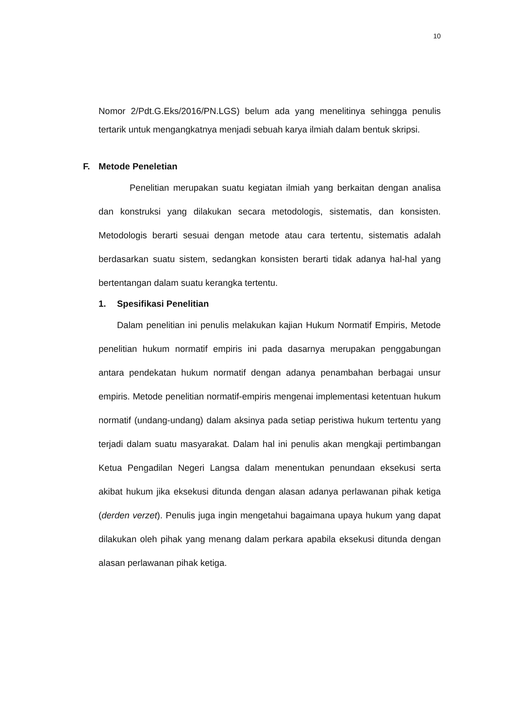10
Nomor 2/Pdt.G.Eks/2016/PN.LGS) belum ada yang menelitinya sehingga penulis tertarik untuk mengangkatnya menjadi sebuah karya ilmiah dalam bentuk skripsi.
F. Metode Peneletian
Penelitian merupakan suatu kegiatan ilmiah yang berkaitan dengan analisa dan konstruksi yang dilakukan secara metodologis, sistematis, dan konsisten. Metodologis berarti sesuai dengan metode atau cara tertentu, sistematis adalah berdasarkan suatu sistem, sedangkan konsisten berarti tidak adanya hal-hal yang bertentangan dalam suatu kerangka tertentu.
1. Spesifikasi Penelitian
Dalam penelitian ini penulis melakukan kajian Hukum Normatif Empiris, Metode penelitian hukum normatif empiris ini pada dasarnya merupakan penggabungan antara pendekatan hukum normatif dengan adanya penambahan berbagai unsur empiris. Metode penelitian normatif-empiris mengenai implementasi ketentuan hukum normatif (undang-undang) dalam aksinya pada setiap peristiwa hukum tertentu yang terjadi dalam suatu masyarakat. Dalam hal ini penulis akan mengkaji pertimbangan Ketua Pengadilan Negeri Langsa dalam menentukan penundaan eksekusi serta akibat hukum jika eksekusi ditunda dengan alasan adanya perlawanan pihak ketiga (derden verzet). Penulis juga ingin mengetahui bagaimana upaya hukum yang dapat dilakukan oleh pihak yang menang dalam perkara apabila eksekusi ditunda dengan alasan perlawanan pihak ketiga.